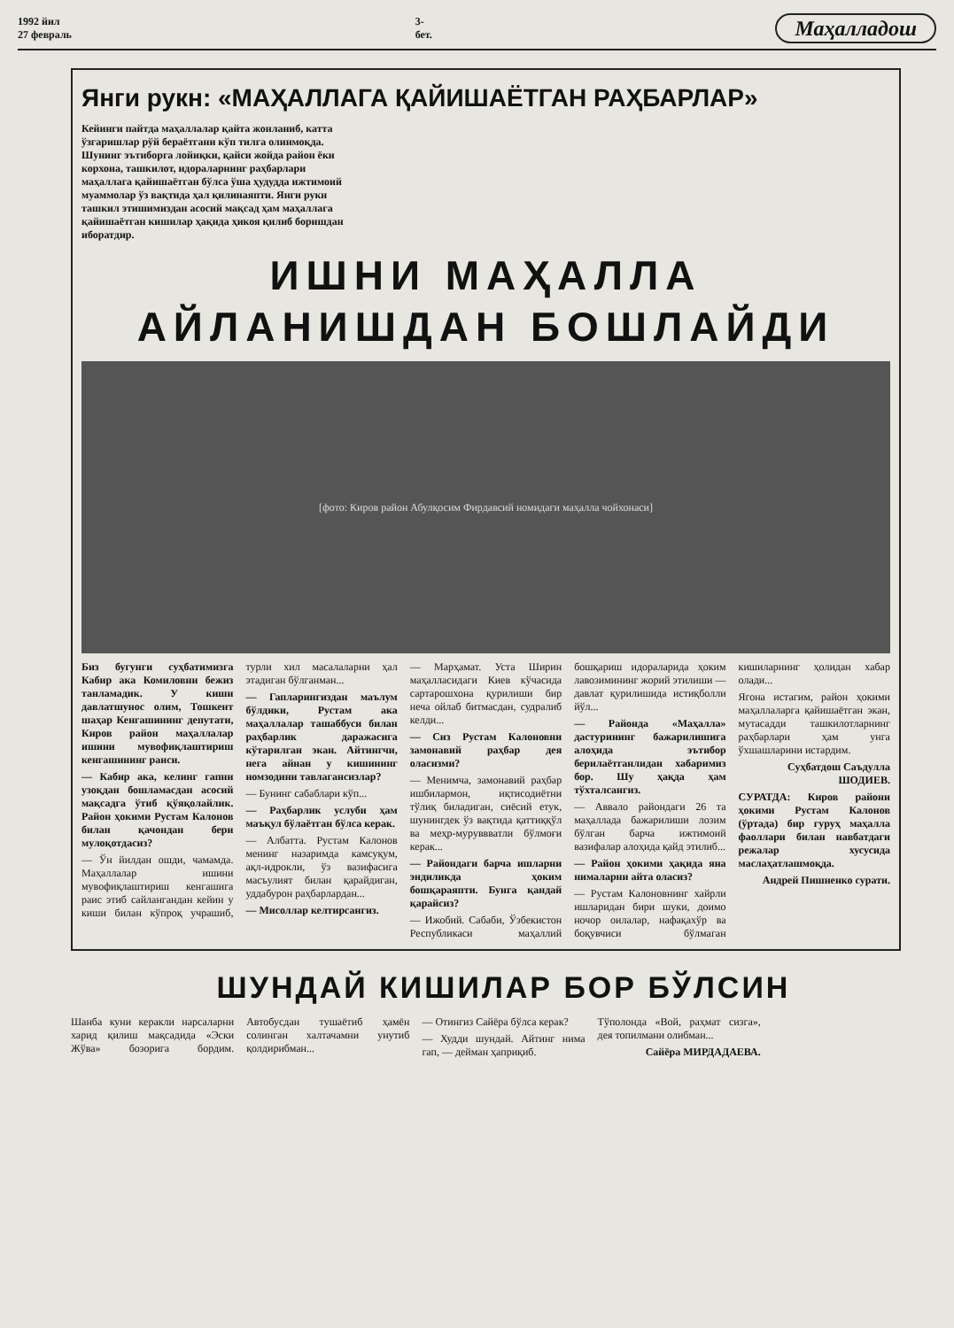1992 йил
27 февраль
3-
бет.
Маҳалладош
Янги рукн: «МАҲАЛЛАГА ҚАЙИШАЁТГАН РАҲБАРЛАР»
Кейинги пайтда маҳаллалар қайта жонланиб, катта ўзгаришлар рўй бераётгани кўп тилга олинмоқда. Шунинг эътиборга лойиқки, қайси жойда район ёки корхона, ташкилот, идораларнинг раҳбарлари маҳаллага қайишаётган бўлса ўша ҳудудда ижтимоий муаммолар ўз вақтида ҳал қилинаяпти. Янги рукн ташкил этишимиздан асосий мақсад ҳам маҳаллага қайишаётган кишилар ҳақида ҳикоя қилиб боришдан иборатдир.
ИШНИ МАҲАЛЛА АЙЛАНИШДАН БОШЛАЙДИ
[фото: Киров район Абулқосим Фирдавсий номидаги маҳалла чойхонаси]
Биз бугунги суҳбатимизга Кабир ака Комиловни бежиз танламадик. У киши давлатшунос олим, Тошкент шаҳар Кенгашининг депутати, Киров район маҳаллалар ишини мувофиқлаштириш кенгашининг раиси.
— Кабир ака, келинг гапни узоқдан бошламасдан асосий мақсадга ўтиб қўяқолайлик. Район ҳокими Рустам Калонов билан қачондан бери мулоқотдасиз?
— Ўн йилдан ошди, чамамда. Маҳаллалар ишини мувофиқлаштириш кенгашига раис этиб сайлангандан кейин у киши билан кўпроқ учрашиб, турли хил масалаларни ҳал этадиган бўлганман...
— Гапларингиздан маълум бўлдики, Рустам ака маҳаллалар ташаббуси билан раҳбарлик даражасига кўтарилган экан. Айтингчи, нега айнан у кишининг номзодини тавлагансизлар?
— Бунинг сабаблари кўп...
— Раҳбарлик услуби ҳам маъқул бўлаётган бўлса керак.
— Албатта. Рустам Калонов менинг назаримда камсуқум, ақл-идрокли, ўз вазифасига масъулият билан қарайдиган, уддабурон раҳбарлардан...
— Мисоллар келтирсангиз.
— Марҳамат. Уста Ширин маҳалласидаги Киев кўчасида сартарошхона қурилиши бир неча ойлаб битмасдан, судралиб келди...
— Сиз Рустам Калоновни замонавий раҳбар дея оласизми?
— Менимча, замонавий раҳбар ишбилармон, иқтисодиётни тўлиқ биладиган, сиёсий етук, шунингдек ўз вақтида қаттиққўл ва меҳр-муруввватли бўлмоғи керак...
— Райондаги барча ишларни эндиликда ҳоким бошқараяпти. Бунга қандай қарайсиз?
— Ижобий. Сабаби, Ўзбекистон Республикаси маҳаллий бошқариш идораларида ҳоким лавозимининг жорий этилиши — давлат қурилишида истиқболли йўл...
— Районда «Маҳалла» дастурининг бажарилишига алоҳида эътибор берилаётганлидан хабаримиз бор. Шу ҳақда ҳам тўхталсангиз.
— Аввало райондаги 26 та маҳаллада бажарилиши лозим бўлган барча ижтимоий вазифалар алоҳида қайд этилиб...
— Район ҳокими ҳақида яна нималарни айта оласиз?
— Рустам Калоновнинг хайрли ишларидан бири шуки, доимо ночор оилалар, нафақахўр ва боқувчиси бўлмаган кишиларнинг ҳолидан хабар олади...
Ягона истагим, район ҳокими маҳаллаларга қайишаётган экан, мутасадди ташкилотларнинг раҳбарлари ҳам унга ўхшашларини истардим.
Суҳбатдош Саъдулла ШОДИЕВ.
СУРАТДА: Киров райони ҳокими Рустам Калонов (ўртада) бир гуруҳ маҳалла фаоллари билан навбатдаги режалар хусусида маслаҳатлашмоқда.
Андрей Пишненко сурати.
ШУНДАЙ КИШИЛАР БОР БЎЛСИН
Шанба куни керакли нарсаларни харид қилиш мақсадида «Эски Жўва» бозорига бордим. Автобусдан тушаётиб ҳамён солинган халтачамни унутиб қолдирибман...
— Отингиз Сайёра бўлса керак?
— Худди шундай. Айтинг нима гап, — деймaн ҳаприқиб.
Тўполонда «Вой, раҳмат сизга», дея топилмани олибман...
Сайёра МИРДАДАЕВА.